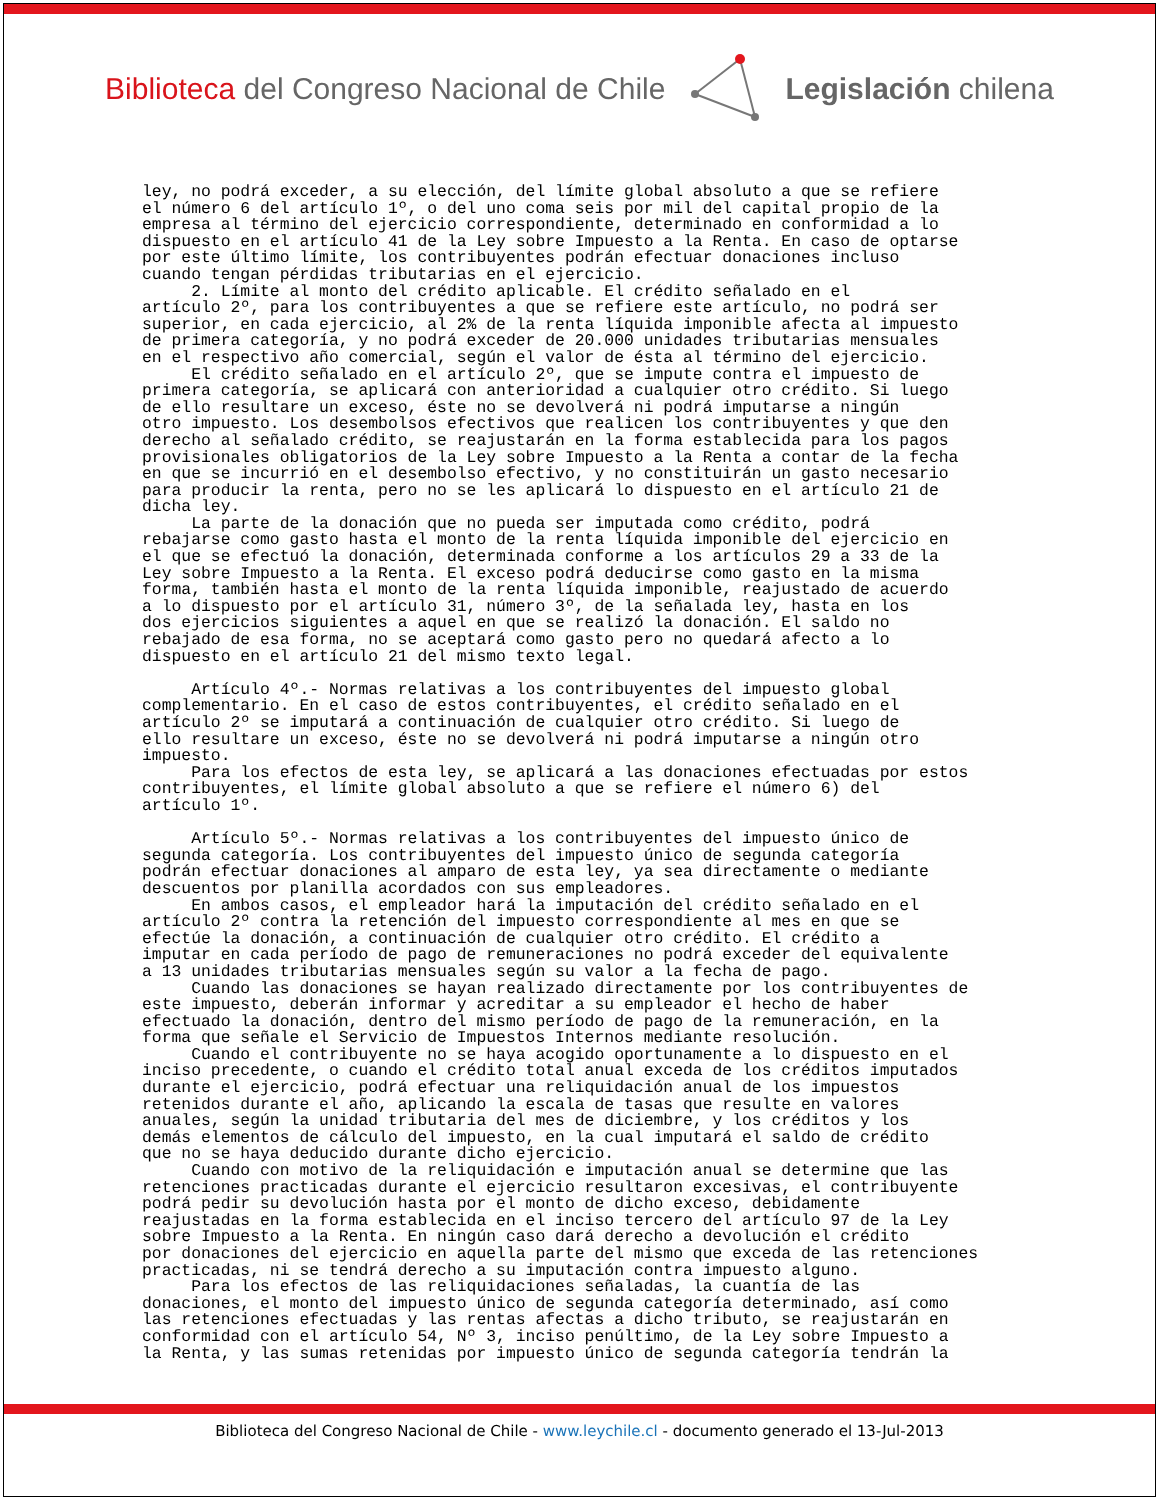Biblioteca del Congreso Nacional de Chile
Legislación chilena
ley, no podrá exceder, a su elección, del límite global absoluto a que se refiere el número 6 del artículo 1º, o del uno coma seis por mil del capital propio de la empresa al término del ejercicio correspondiente, determinado en conformidad a lo dispuesto en el artículo 41 de la Ley sobre Impuesto a la Renta. En caso de optarse por este último límite, los contribuyentes podrán efectuar donaciones incluso cuando tengan pérdidas tributarias en el ejercicio. 2. Límite al monto del crédito aplicable. El crédito señalado en el artículo 2º, para los contribuyentes a que se refiere este artículo, no podrá ser superior, en cada ejercicio, al 2% de la renta líquida imponible afecta al impuesto de primera categoría, y no podrá exceder de 20.000 unidades tributarias mensuales en el respectivo año comercial, según el valor de ésta al término del ejercicio. El crédito señalado en el artículo 2º, que se impute contra el impuesto de primera categoría, se aplicará con anterioridad a cualquier otro crédito. Si luego de ello resultare un exceso, éste no se devolverá ni podrá imputarse a ningún otro impuesto. Los desembolsos efectivos que realicen los contribuyentes y que den derecho al señalado crédito, se reajustarán en la forma establecida para los pagos provisionales obligatorios de la Ley sobre Impuesto a la Renta a contar de la fecha en que se incurrió en el desembolso efectivo, y no constituirán un gasto necesario para producir la renta, pero no se les aplicará lo dispuesto en el artículo 21 de dicha ley. La parte de la donación que no pueda ser imputada como crédito, podrá rebajarse como gasto hasta el monto de la renta líquida imponible del ejercicio en el que se efectuó la donación, determinada conforme a los artículos 29 a 33 de la Ley sobre Impuesto a la Renta. El exceso podrá deducirse como gasto en la misma forma, también hasta el monto de la renta líquida imponible, reajustado de acuerdo a lo dispuesto por el artículo 31, número 3º, de la señalada ley, hasta en los dos ejercicios siguientes a aquel en que se realizó la donación. El saldo no rebajado de esa forma, no se aceptará como gasto pero no quedará afecto a lo dispuesto en el artículo 21 del mismo texto legal. Artículo 4º.- Normas relativas a los contribuyentes del impuesto global complementario. En el caso de estos contribuyentes, el crédito señalado en el artículo 2º se imputará a continuación de cualquier otro crédito. Si luego de ello resultare un exceso, éste no se devolverá ni podrá imputarse a ningún otro impuesto. Para los efectos de esta ley, se aplicará a las donaciones efectuadas por estos contribuyentes, el límite global absoluto a que se refiere el número 6) del artículo 1º. Artículo 5º.- Normas relativas a los contribuyentes del impuesto único de segunda categoría. Los contribuyentes del impuesto único de segunda categoría podrán efectuar donaciones al amparo de esta ley, ya sea directamente o mediante descuentos por planilla acordados con sus empleadores. En ambos casos, el empleador hará la imputación del crédito señalado en el artículo 2º contra la retención del impuesto correspondiente al mes en que se efectúe la donación, a continuación de cualquier otro crédito. El crédito a imputar en cada período de pago de remuneraciones no podrá exceder del equivalente a 13 unidades tributarias mensuales según su valor a la fecha de pago. Cuando las donaciones se hayan realizado directamente por los contribuyentes de este impuesto, deberán informar y acreditar a su empleador el hecho de haber efectuado la donación, dentro del mismo período de pago de la remuneración, en la forma que señale el Servicio de Impuestos Internos mediante resolución. Cuando el contribuyente no se haya acogido oportunamente a lo dispuesto en el inciso precedente, o cuando el crédito total anual exceda de los créditos imputados durante el ejercicio, podrá efectuar una reliquidación anual de los impuestos retenidos durante el año, aplicando la escala de tasas que resulte en valores anuales, según la unidad tributaria del mes de diciembre, y los créditos y los demás elementos de cálculo del impuesto, en la cual imputará el saldo de crédito que no se haya deducido durante dicho ejercicio. Cuando con motivo de la reliquidación e imputación anual se determine que las retenciones practicadas durante el ejercicio resultaron excesivas, el contribuyente podrá pedir su devolución hasta por el monto de dicho exceso, debidamente reajustadas en la forma establecida en el inciso tercero del artículo 97 de la Ley sobre Impuesto a la Renta. En ningún caso dará derecho a devolución el crédito por donaciones del ejercicio en aquella parte del mismo que exceda de las retenciones practicadas, ni se tendrá derecho a su imputación contra impuesto alguno. Para los efectos de las reliquidaciones señaladas, la cuantía de las donaciones, el monto del impuesto único de segunda categoría determinado, así como las retenciones efectuadas y las rentas afectas a dicho tributo, se reajustarán en conformidad con el artículo 54, Nº 3, inciso penúltimo, de la Ley sobre Impuesto a la Renta, y las sumas retenidas por impuesto único de segunda categoría tendrán la
Biblioteca del Congreso Nacional de Chile - www.leychile.cl - documento generado el 13-Jul-2013